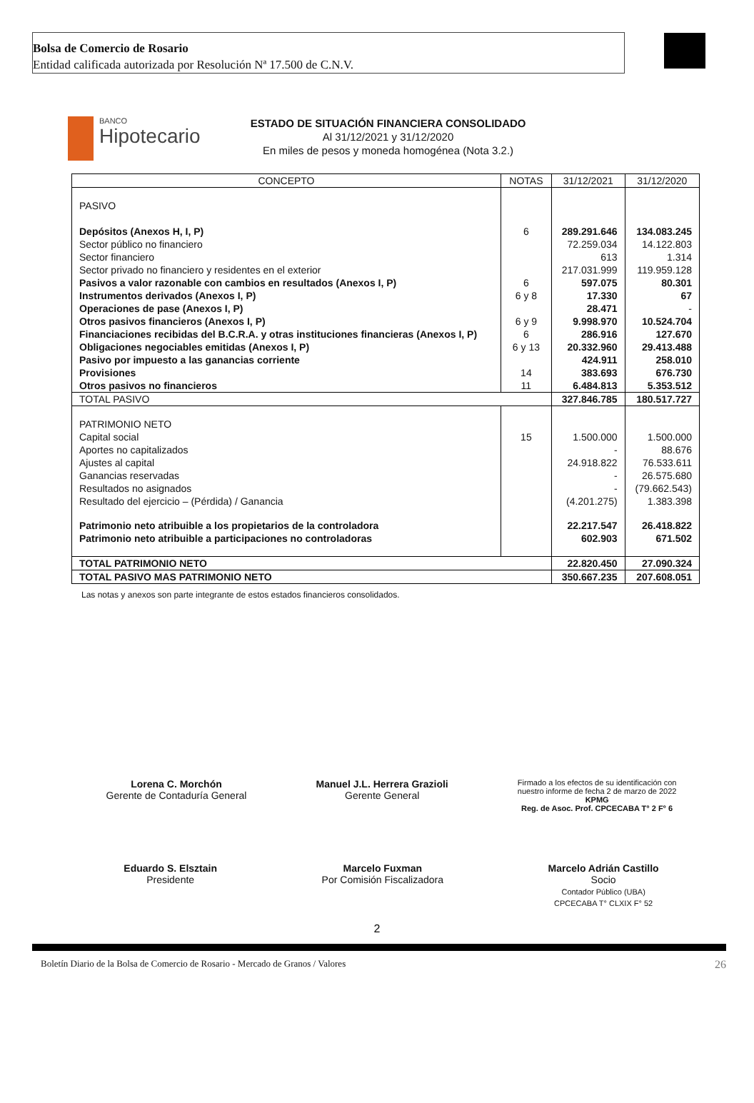Bolsa de Comercio de Rosario
Entidad calificada autorizada por Resolución Nª 17.500 de C.N.V.
BANCO
Hipotecario
ESTADO DE SITUACIÓN FINANCIERA CONSOLIDADO
Al 31/12/2021 y 31/12/2020
En miles de pesos y moneda homogénea (Nota 3.2.)
| CONCEPTO | NOTAS | 31/12/2021 | 31/12/2020 |
| --- | --- | --- | --- |
| PASIVO | | | |
| Depósitos (Anexos H, I, P) | 6 | 289.291.646 | 134.083.245 |
| Sector público no financiero | | 72.259.034 | 14.122.803 |
| Sector financiero | | 613 | 1.314 |
| Sector privado no financiero y residentes en el exterior | | 217.031.999 | 119.959.128 |
| Pasivos a valor razonable con cambios en resultados (Anexos I, P) | 6 | 597.075 | 80.301 |
| Instrumentos derivados (Anexos I, P) | 6 y 8 | 17.330 | 67 |
| Operaciones de pase (Anexos I, P) | | 28.471 | - |
| Otros pasivos financieros (Anexos I, P) | 6 y 9 | 9.998.970 | 10.524.704 |
| Financiaciones recibidas del B.C.R.A. y otras instituciones financieras (Anexos I, P) | 6 | 286.916 | 127.670 |
| Obligaciones negociables emitidas (Anexos I, P) | 6 y 13 | 20.332.960 | 29.413.488 |
| Pasivo por impuesto a las ganancias corriente | | 424.911 | 258.010 |
| Provisiones | 14 | 383.693 | 676.730 |
| Otros pasivos no financieros | 11 | 6.484.813 | 5.353.512 |
| TOTAL PASIVO | | 327.846.785 | 180.517.727 |
| PATRIMONIO NETO | | | |
| Capital social | 15 | 1.500.000 | 1.500.000 |
| Aportes no capitalizados | | - | 88.676 |
| Ajustes al capital | | 24.918.822 | 76.533.611 |
| Ganancias reservadas | | - | 26.575.680 |
| Resultados no asignados | | - | (79.662.543) |
| Resultado del ejercicio – (Pérdida) / Ganancia | | (4.201.275) | 1.383.398 |
| Patrimonio neto atribuible a los propietarios de la controladora | | 22.217.547 | 26.418.822 |
| Patrimonio neto atribuible a participaciones no controladoras | | 602.903 | 671.502 |
| TOTAL PATRIMONIO NETO | | 22.820.450 | 27.090.324 |
| TOTAL PASIVO MAS PATRIMONIO NETO | | 350.667.235 | 207.608.051 |
Las notas y anexos son parte integrante de estos estados financieros consolidados.
Lorena C. Morchón
Gerente de Contaduría General
Manuel J.L. Herrera Grazioli
Gerente General
Firmado a los efectos de su identificación con
nuestro informe de fecha 2 de marzo de 2022
KPMG
Reg. de Asoc. Prof. CPCECABA T° 2 F° 6
Eduardo S. Elsztain
Presidente
Marcelo Fuxman
Por Comisión Fiscalizadora
Marcelo Adrián Castillo
Socio
Contador Público (UBA)
CPCECABA T° CLXIX F° 52
2
Boletín Diario de la Bolsa de Comercio de Rosario - Mercado de Granos / Valores 26